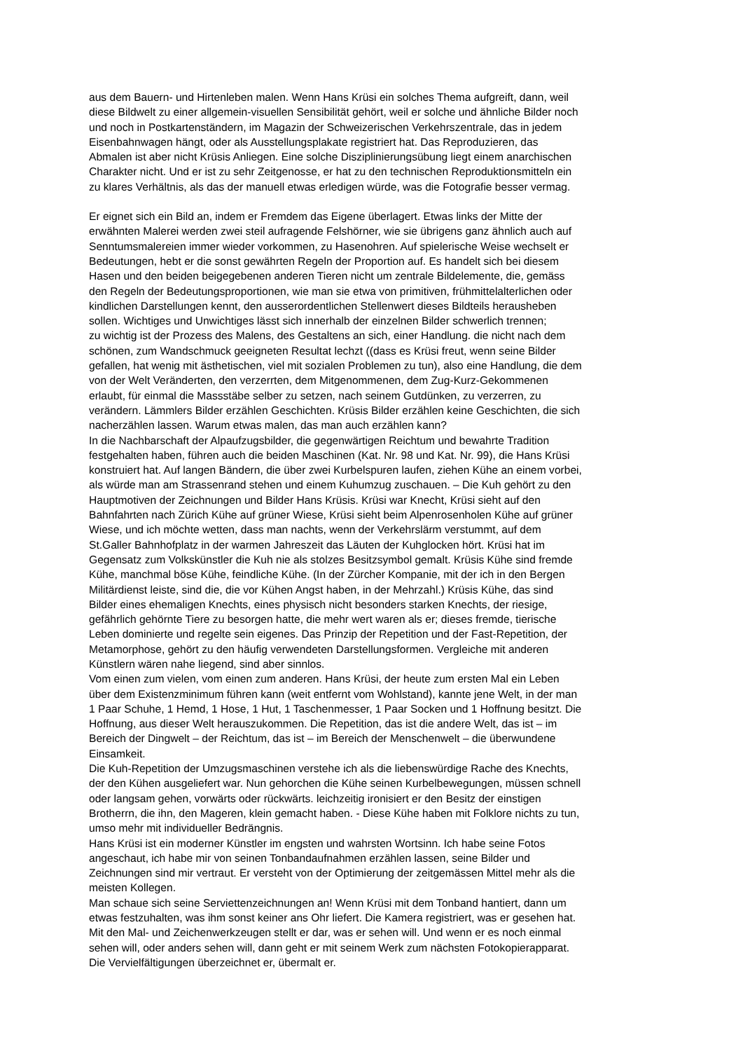aus dem Bauern- und Hirtenleben malen. Wenn Hans Krüsi ein solches Thema aufgreift, dann, weil
diese Bildwelt zu einer allgemein-visuellen Sensibilität gehört, weil er solche und ähnliche Bilder noch
und noch in Postkartenständern, im Magazin der Schweizerischen Verkehrszentrale, das in jedem
Eisenbahnwagen hängt, oder als Ausstellungsplakate registriert hat. Das Reproduzieren, das
Abmalen ist aber nicht Krüsis Anliegen. Eine solche Disziplinierungsübung liegt einem anarchischen
Charakter nicht. Und er ist zu sehr Zeitgenosse, er hat zu den technischen Reproduktionsmitteln ein
zu klares Verhältnis, als das der manuell etwas erledigen würde, was die Fotografie besser vermag.
Er eignet sich ein Bild an, indem er Fremdem das Eigene überlagert. Etwas links der Mitte der
erwähnten Malerei werden zwei steil aufragende Felshörner, wie sie übrigens ganz ähnlich auch auf
Senntumsmalereien immer wieder vorkommen, zu Hasenohren. Auf spielerische Weise wechselt er
Bedeutungen, hebt er die sonst gewährten Regeln der Proportion auf. Es handelt sich bei diesem
Hasen und den beiden beigegebenen anderen Tieren nicht um zentrale Bildelemente, die, gemäss
den Regeln der Bedeutungsproportionen, wie man sie etwa von primitiven, frühmittelalterlichen oder
kindlichen Darstellungen kennt, den ausserordentlichen Stellenwert dieses Bildteils herausheben
sollen. Wichtiges und Unwichtiges lässt sich innerhalb der einzelnen Bilder schwerlich trennen;
zu wichtig ist der Prozess des Malens, des Gestaltens an sich, einer Handlung. die nicht nach dem
schönen, zum Wandschmuck geeigneten Resultat lechzt ((dass es Krüsi freut, wenn seine Bilder
gefallen, hat wenig mit ästhetischen, viel mit sozialen Problemen zu tun), also eine Handlung, die dem
von der Welt Veränderten, den verzerrten, dem Mitgenommenen, dem Zug-Kurz-Gekommenen
erlaubt, für einmal die Massstäbe selber zu setzen, nach seinem Gutdünken, zu verzerren, zu
verändern. Lämmlers Bilder erzählen Geschichten. Krüsis Bilder erzählen keine Geschichten, die sich
nacherzählen lassen. Warum etwas malen, das man auch erzählen kann?
In die Nachbarschaft der Alpaufzugsbilder, die gegenwärtigen Reichtum und bewahrte Tradition
festgehalten haben, führen auch die beiden Maschinen (Kat. Nr. 98 und Kat. Nr. 99), die Hans Krüsi
konstruiert hat. Auf langen Bändern, die über zwei Kurbelspuren laufen, ziehen Kühe an einem vorbei,
als würde man am Strassenrand stehen und einem Kuhumzug zuschauen. – Die Kuh gehört zu den
Hauptmotiven der Zeichnungen und Bilder Hans Krüsis. Krüsi war Knecht, Krüsi sieht auf den
Bahnfahrten nach Zürich Kühe auf grüner Wiese, Krüsi sieht beim Alpenrosenholen Kühe auf grüner
Wiese, und ich möchte wetten, dass man nachts, wenn der Verkehrslärm verstummt, auf dem
St.Galler Bahnhofplatz in der warmen Jahreszeit das Läuten der Kuhglocken hört. Krüsi hat im
Gegensatz zum Volkskünstler die Kuh nie als stolzes Besitzsymbol gemalt. Krüsis Kühe sind fremde
Kühe, manchmal böse Kühe, feindliche Kühe. (In der Zürcher Kompanie, mit der ich in den Bergen
Militärdienst leiste, sind die, die vor Kühen Angst haben, in der Mehrzahl.) Krüsis Kühe, das sind
Bilder eines ehemaligen Knechts, eines physisch nicht besonders starken Knechts, der riesige,
gefährlich gehörnte Tiere zu besorgen hatte, die mehr wert waren als er; dieses fremde, tierische
Leben dominierte und regelte sein eigenes. Das Prinzip der Repetition und der Fast-Repetition, der
Metamorphose, gehört zu den häufig verwendeten Darstellungsformen. Vergleiche mit anderen
Künstlern wären nahe liegend, sind aber sinnlos.
Vom einen zum vielen, vom einen zum anderen. Hans Krüsi, der heute zum ersten Mal ein Leben
über dem Existenzminimum führen kann (weit entfernt vom Wohlstand), kannte jene Welt, in der man
1 Paar Schuhe, 1 Hemd, 1 Hose, 1 Hut, 1 Taschenmesser, 1 Paar Socken und 1 Hoffnung besitzt. Die
Hoffnung, aus dieser Welt herauszukommen. Die Repetition, das ist die andere Welt, das ist – im
Bereich der Dingwelt – der Reichtum, das ist – im Bereich der Menschenwelt – die überwundene
Einsamkeit.
Die Kuh-Repetition der Umzugsmaschinen verstehe ich als die liebenswürdige Rache des Knechts,
der den Kühen ausgeliefert war. Nun gehorchen die Kühe seinen Kurbelbewegungen, müssen schnell
oder langsam gehen, vorwärts oder rückwärts. leichzeitig ironisiert er den Besitz der einstigen
Brotherrn, die ihn, den Mageren, klein gemacht haben. - Diese Kühe haben mit Folklore nichts zu tun,
umso mehr mit individueller Bedrängnis.
Hans Krüsi ist ein moderner Künstler im engsten und wahrsten Wortsinn. Ich habe seine Fotos
angeschaut, ich habe mir von seinen Tonbandaufnahmen erzählen lassen, seine Bilder und
Zeichnungen sind mir vertraut. Er versteht von der Optimierung der zeitgemässen Mittel mehr als die
meisten Kollegen.
Man schaue sich seine Serviettenzeichnungen an! Wenn Krüsi mit dem Tonband hantiert, dann um
etwas festzuhalten, was ihm sonst keiner ans Ohr liefert. Die Kamera registriert, was er gesehen hat.
Mit den Mal- und Zeichenwerkzeugen stellt er dar, was er sehen will. Und wenn er es noch einmal
sehen will, oder anders sehen will, dann geht er mit seinem Werk zum nächsten Fotokopierapparat.
Die Vervielfältigungen überzeichnet er, übermalt er.